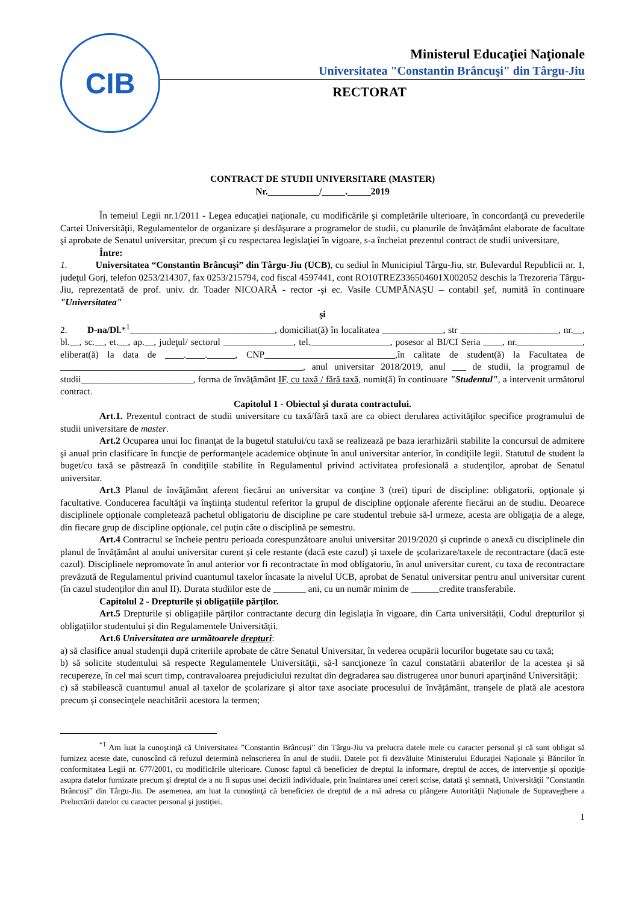CIB
Ministerul Educaţiei Naţionale
Universitatea "Constantin Brâncuşi" din Târgu-Jiu
RECTORAT
CONTRACT DE STUDII UNIVERSITARE (MASTER)
Nr.___________/_____._____2019
În temeiul Legii nr.1/2011 - Legea educaţiei naţionale, cu modificările şi completările ulterioare, în concordanţă cu prevederile Cartei Universităţii, Regulamentelor de organizare şi desfăşurare a programelor de studii, cu planurile de învăţământ elaborate de facultate şi aprobate de Senatul universitar, precum şi cu respectarea legislaţiei în vigoare, s-a încheiat prezentul contract de studii universitare,
Între:
1. Universitatea “Constantin Brâncuşi” din Târgu-Jiu (UCB), cu sediul în Municipiul Târgu-Jiu, str. Bulevardul Republicii nr. 1, judeţul Gorj, telefon 0253/214307, fax 0253/215794, cod fiscal 4597441, cont RO10TREZ336504601X002052 deschis la Trezoreria Târgu-Jiu, reprezentată de prof. univ. dr. Toader NICOARĂ - rector -şi ec. Vasile CUMPĂNAȘU – contabil şef, numită în continuare "Universitatea"
şi
2. D-na/Dl.*<sup>1</sup>_______________________________, domiciliat(ă) în localitatea _____________, str _____________________, nr.__, bl.__, sc.__, et.__, ap.__, judeţul/ sectorul _______________, tel._________________, posesor al BI/CI Seria ____, nr.______________, eliberat(ă) la data de ____.____.______, CNP____________________________,în calitate de student(ă) la Facultatea de ____________________________________________________, anul universitar 2018/2019, anul ___ de studii, la programul de studii________________________, forma de învăţământ IF, cu taxă / fără taxă, numit(ă) în continuare "Studentul", a intervenit următorul contract.
Capitolul 1 - Obiectul şi durata contractului.
Art.1. Prezentul contract de studii universitare cu taxă/fără taxă are ca obiect derularea activităţilor specifice programului de studii universitare de master.
Art.2 Ocuparea unui loc finanţat de la bugetul statului/cu taxă se realizează pe baza ierarhizării stabilite la concursul de admitere şi anual prin clasificare în funcţie de performanţele academice obţinute în anul universitar anterior, în condiţiile legii. Statutul de student la buget/cu taxă se păstrează în condiţiile stabilite în Regulamentul privind activitatea profesională a studenţilor, aprobat de Senatul universitar.
Art.3 Planul de învăţământ aferent fiecărui an universitar va conţine 3 (trei) tipuri de discipline: obligatorii, opţionale şi facultative. Conducerea facultăţii va înştiinţa studentul referitor la grupul de discipline opţionale aferente fiecărui an de studiu. Deoarece disciplinele opţionale completează pachetul obligatoriu de discipline pe care studentul trebuie să-l urmeze, acesta are obligaţia de a alege, din fiecare grup de discipline opţionale, cel puţin câte o disciplină pe semestru.
Art.4 Contractul se încheie pentru perioada corespunzătoare anului universitar 2019/2020 și cuprinde o anexă cu disciplinele din planul de învățământ al anului universitar curent și cele restante (dacă este cazul) și taxele de școlarizare/taxele de recontractare (dacă este cazul). Disciplinele nepromovate în anul anterior vor fi recontractate în mod obligatoriu, în anul universitar curent, cu taxa de recontractare prevăzută de Regulamentul privind cuantumul taxelor încasate la nivelul UCB, aprobat de Senatul universitar pentru anul universitar curent (în cazul studenților din anul II). Durata studiilor este de _______ ani, cu un număr minim de ______credite transferabile.
Capitolul 2 - Drepturile şi obligaţiile părţilor.
Art.5 Drepturile și obligațiile părților contractante decurg din legislația în vigoare, din Carta universității, Codul drepturilor și obligațiilor studentului și din Regulamentele Universității.
Art.6 Universitatea are următoarele drepturi:
a) să clasifice anual studenţii după criteriile aprobate de către Senatul Universitar, în vederea ocupării locurilor bugetate sau cu taxă;
b) să solicite studentului să respecte Regulamentele Universităţii, să-l sancţioneze în cazul constatării abaterilor de la acestea şi să recupereze, în cel mai scurt timp, contravaloarea prejudiciului rezultat din degradarea sau distrugerea unor bunuri aparţinând Universităţii;
c) să stabilească cuantumul anual al taxelor de școlarizare și altor taxe asociate procesului de învățământ, tranşele de plată ale acestora precum și consecințele neachitării acestora la termen;
<sup>*1</sup> Am luat la cunoştinţă că Universitatea ”Constantin Brâncuși” din Târgu-Jiu va prelucra datele mele cu caracter personal şi că sunt obligat să furnizez aceste date, cunoscând că refuzul determină neînscrierea în anul de studii. Datele pot fi dezvăluite Ministerului Educaţiei Naţionale şi Băncilor în conformitatea Legii nr. 677/2001, cu modificările ulterioare. Cunosc faptul că beneficiez de dreptul la informare, dreptul de acces, de intervenţie şi opoziţie asupra datelor furnizate precum şi dreptul de a nu fi supus unei decizii individuale, prin înaintarea unei cereri scrise, datată şi semnată, Universității ”Constantin Brâncuși” din Târgu-Jiu. De asemenea, am luat la cunoştinţă că beneficiez de dreptul de a mă adresa cu plângere Autorităţii Naţionale de Supraveghere a Prelucrării datelor cu caracter personal şi justiţiei.
1